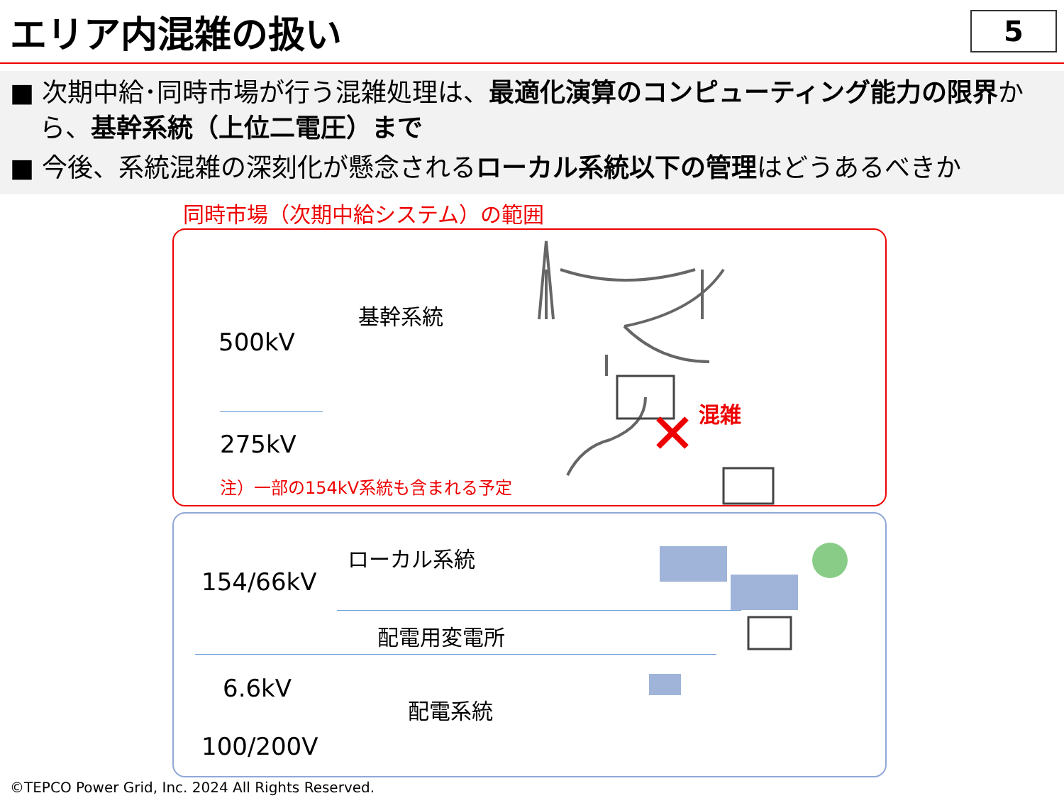エリア内混雑の扱い
5
■ 次期中給･同時市場が行う混雑処理は、最適化演算のコンピューティング能力の限界から、基幹系統（上位二電圧）まで
■ 今後、系統混雑の深刻化が懸念されるローカル系統以下の管理はどうあるべきか
同時市場（次期中給システム）の範囲
500kV
275kV
154/66kV
6.6kV
100/200V
基幹系統
ローカル系統
配電用変電所
配電系統
注）一部の154kV系統も含まれる予定
混雑
©TEPCO Power Grid, Inc. 2024 All Rights Reserved.